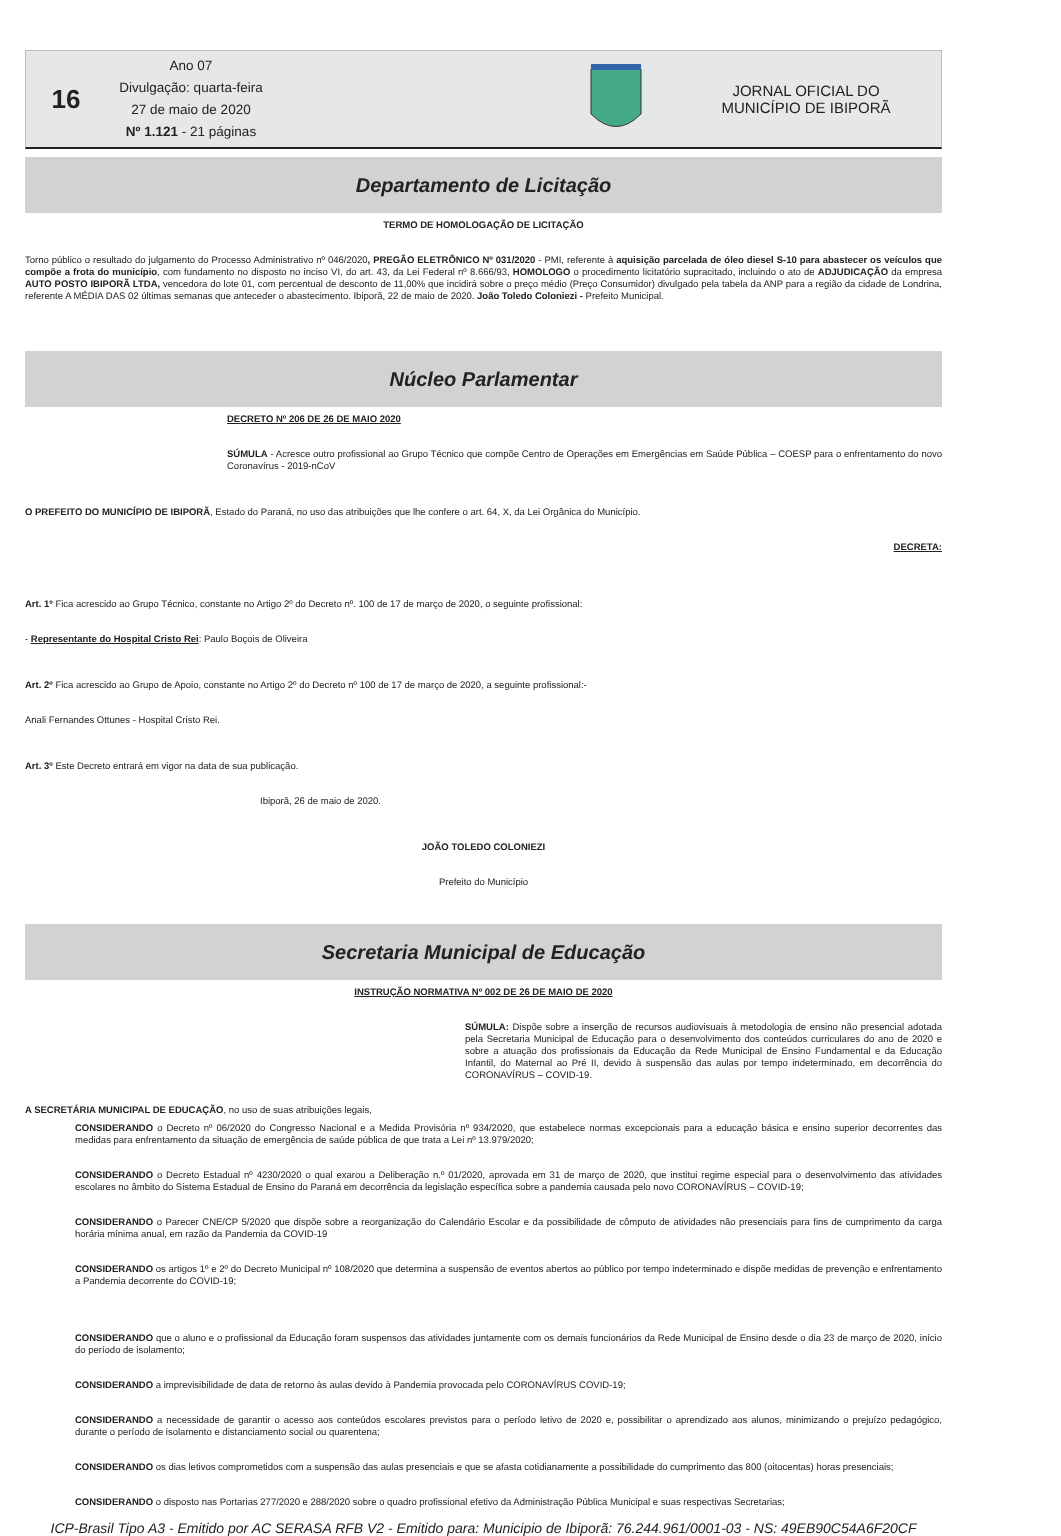16
Ano 07
Divulgação: quarta-feira
27 de maio de 2020
Nº 1.121 - 21 páginas
JORNAL OFICIAL DO MUNICÍPIO DE IBIPORÃ
Departamento de Licitação
TERMO DE HOMOLOGAÇÃO DE LICITAÇÃO
Torno público o resultado do julgamento do Processo Administrativo nº 046/2020, PREGÃO ELETRÔNICO Nº 031/2020 - PMI, referente à aquisição parcelada de óleo diesel S-10 para abastecer os veículos que compõe a frota do município, com fundamento no disposto no inciso VI, do art. 43, da Lei Federal nº 8.666/93, HOMOLOGO o procedimento licitatório supracitado, incluindo o ato de ADJUDICAÇÃO da empresa AUTO POSTO IBIPORÃ LTDA, vencedora do lote 01, com percentual de desconto de 11,00% que incidirá sobre o preço médio (Preço Consumidor) divulgado pela tabela da ANP para a região da cidade de Londrina, referente A MÉDIA DAS 02 últimas semanas que anteceder o abastecimento. Ibiporã, 22 de maio de 2020. João Toledo Coloniezi - Prefeito Municipal.
Núcleo Parlamentar
DECRETO Nº 206 DE 26 DE MAIO 2020
SÚMULA - Acresce outro profissional ao Grupo Técnico que compõe Centro de Operações em Emergências em Saúde Pública – COESP para o enfrentamento do novo Coronavírus - 2019-nCoV
O PREFEITO DO MUNICÍPIO DE IBIPORÃ, Estado do Paraná, no uso das atribuições que lhe confere o art. 64, X, da Lei Orgânica do Município.
DECRETA:
Art. 1º Fica acrescido ao Grupo Técnico, constante no Artigo 2º do Decreto nº. 100 de 17 de março de 2020, o seguinte profissional:
- Representante do Hospital Cristo Rei: Paulo Boçois de Oliveira
Art. 2º Fica acrescido ao Grupo de Apoio, constante no Artigo 2º do Decreto nº 100 de 17 de março de 2020, a seguinte profissional:-
Anali Fernandes Ottunes - Hospital Cristo Rei.
Art. 3º Este Decreto entrará em vigor na data de sua publicação.
Ibiporã, 26 de maio de 2020.
JOÃO TOLEDO COLONIEZI
Prefeito do Município
Secretaria Municipal de Educação
INSTRUÇÃO NORMATIVA Nº 002 DE 26 DE MAIO DE 2020
SÚMULA: Dispõe sobre a inserção de recursos audiovisuais à metodologia de ensino não presencial adotada pela Secretaria Municipal de Educação para o desenvolvimento dos conteúdos curriculares do ano de 2020 e sobre a atuação dos profissionais da Educação da Rede Municipal de Ensino Fundamental e da Educação Infantil, do Maternal ao Pré II, devido à suspensão das aulas por tempo indeterminado, em decorrência do CORONAVÍRUS – COVID-19.
A SECRETÁRIA MUNICIPAL DE EDUCAÇÃO, no uso de suas atribuições legais,
CONSIDERANDO o Decreto nº 06/2020 do Congresso Nacional e a Medida Provisória nº 934/2020, que estabelece normas excepcionais para a educação básica e ensino superior decorrentes das medidas para enfrentamento da situação de emergência de saúde pública de que trata a Lei nº 13.979/2020;
CONSIDERANDO o Decreto Estadual nº 4230/2020 o qual exarou a Deliberação n.º 01/2020, aprovada em 31 de março de 2020, que institui regime especial para o desenvolvimento das atividades escolares no âmbito do Sistema Estadual de Ensino do Paraná em decorrência da legislação específica sobre a pandemia causada pelo novo CORONAVÍRUS – COVID-19;
CONSIDERANDO o Parecer CNE/CP 5/2020 que dispõe sobre a reorganização do Calendário Escolar e da possibilidade de cômputo de atividades não presenciais para fins de cumprimento da carga horária mínima anual, em razão da Pandemia da COVID-19
CONSIDERANDO os artigos 1º e 2º do Decreto Municipal nº 108/2020 que determina a suspensão de eventos abertos ao público por tempo indeterminado e dispõe medidas de prevenção e enfrentamento a Pandemia decorrente do COVID-19;
CONSIDERANDO que o aluno e o profissional da Educação foram suspensos das atividades juntamente com os demais funcionários da Rede Municipal de Ensino desde o dia 23 de março de 2020, início do período de isolamento;
CONSIDERANDO a imprevisibilidade de data de retorno às aulas devido à Pandemia provocada pelo CORONAVÍRUS COVID-19;
CONSIDERANDO a necessidade de garantir o acesso aos conteúdos escolares previstos para o período letivo de 2020 e, possibilitar o aprendizado aos alunos, minimizando o prejuízo pedagógico, durante o período de isolamento e distanciamento social ou quarentena;
CONSIDERANDO os dias letivos comprometidos com a suspensão das aulas presenciais e que se afasta cotidianamente a possibilidade do cumprimento das 800 (oitocentas) horas presenciais;
CONSIDERANDO o disposto nas Portarias 277/2020 e 288/2020 sobre o quadro profissional efetivo da Administração Pública Municipal e suas respectivas Secretarias;
ICP-Brasil Tipo A3 - Emitido por AC SERASA RFB V2 - Emitido para: Municipio de Ibiporã: 76.244.961/0001-03 - NS: 49EB90C54A6F20CF